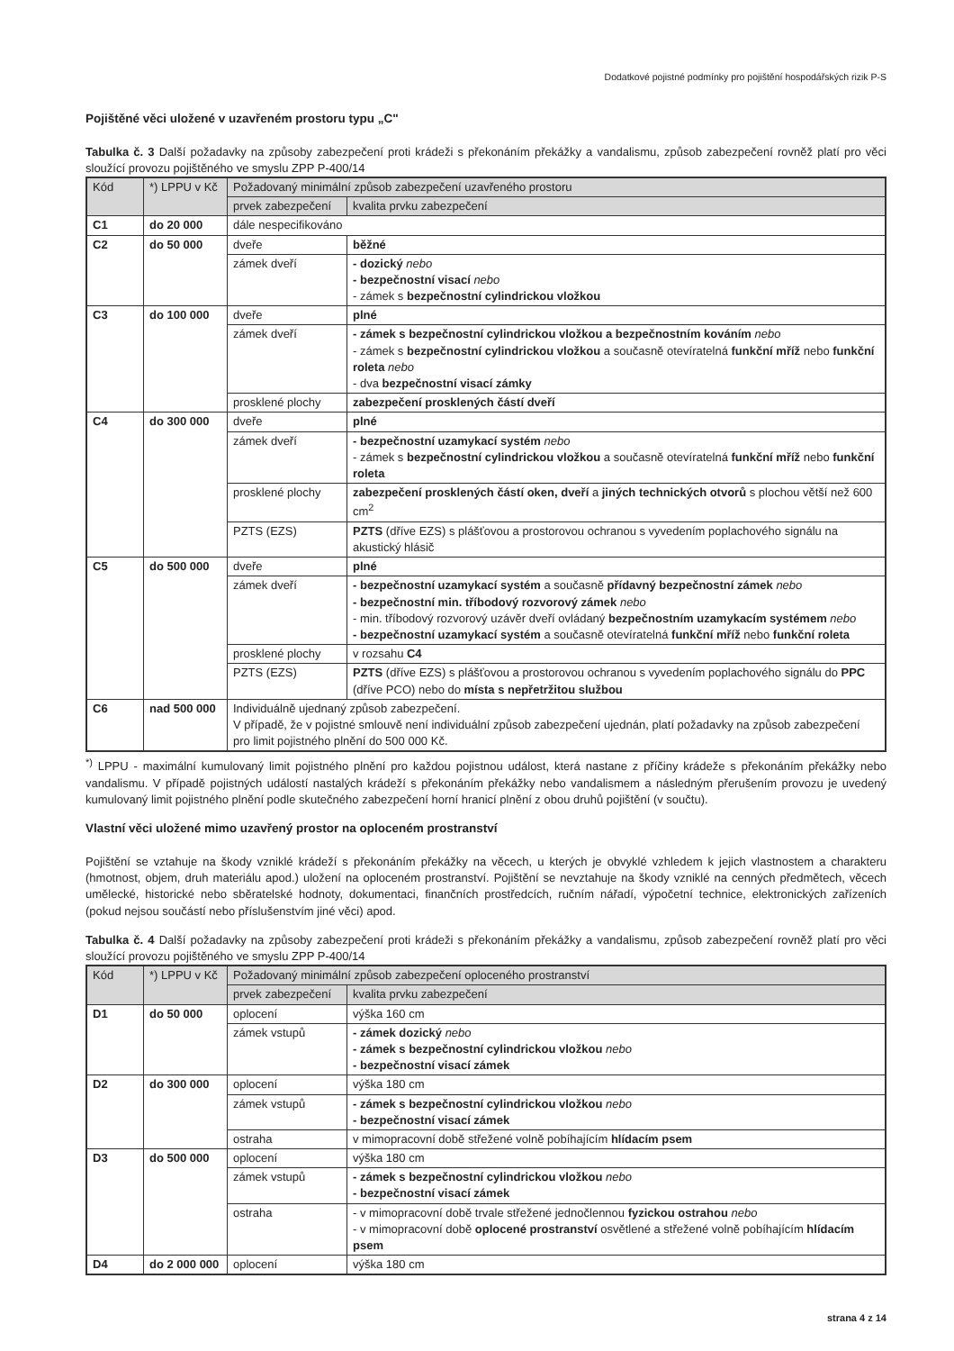Dodatkové pojistné podmínky pro pojištění hospodářských rizik P-S
Pojištěné věci uložené v uzavřeném prostoru typu „C"
Tabulka č. 3 Další požadavky na způsoby zabezpečení proti krádeži s překonáním překážky a vandalismu, způsob zabezpečení rovněž platí pro věci sloužící provozu pojištěného ve smyslu ZPP P-400/14
| Kód | *) LPPU v Kč | Požadovaný minimální způsob zabezpečení uzavřeného prostoru | |
| --- | --- | --- | --- |
| | | prvek zabezpečení | kvalita prvku zabezpečení |
| C1 | do 20 000 | dále nespecifikováno | |
| C2 | do 50 000 | dveře | běžné |
| | | zámek dveří | - dozický nebo - bezpečnostní visací nebo - zámek s bezpečnostní cylindrickou vložkou |
| C3 | do 100 000 | dveře | plné |
| | | zámek dveří | - zámek s bezpečnostní cylindrickou vložkou a bezpečnostním kováním nebo - zámek s bezpečnostní cylindrickou vložkou a současně otevíratelná funkční mříž nebo funkční roleta nebo - dva bezpečnostní visací zámky |
| | | prosklené plochy | zabezpečení prosklených částí dveří |
| C4 | do 300 000 | dveře | plné |
| | | zámek dveří | - bezpečnostní uzamykací systém nebo - zámek s bezpečnostní cylindrickou vložkou a současně otevíratelná funkční mříž nebo funkční roleta |
| | | prosklené plochy | zabezpečení prosklených částí oken, dveří a jiných technických otvorů s plochou větší než 600 cm<sup>2</sup> |
| | | PZTS (EZS) | PZTS (dříve EZS) s plášťovou a prostorovou ochranou s vyvedením poplachového signálu na akustický hlásič |
| C5 | do 500 000 | dveře | plné |
| | | zámek dveří | - bezpečnostní uzamykací systém a současně přídavný bezpečnostní zámek nebo - bezpečnostní min. tříbodový rozvorový zámek nebo - min. tříbodový rozvorový uzávěr dveří ovládaný bezpečnostním uzamykacím systémem nebo - bezpečnostní uzamykací systém a současně otevíratelná funkční mříž nebo funkční roleta |
| | | prosklené plochy | v rozsahu C4 |
| | | PZTS (EZS) | PZTS (dříve EZS) s plášťovou a prostorovou ochranou s vyvedením poplachového signálu do PPC (dříve PCO) nebo do místa s nepřetržitou službou |
| C6 | nad 500 000 | Individuálně ujednaný způsob zabezpečení. V případě, že v pojistné smlouvě není individuální způsob zabezpečení ujednán, platí požadavky na způsob zabezpečení pro limit pojistného plnění do 500 000 Kč. | |
<sup>*)</sup> LPPU - maximální kumulovaný limit pojistného plnění pro každou pojistnou událost, která nastane z příčiny krádeže s překonáním překážky nebo vandalismu. V případě pojistných událostí nastalých krádeží s překonáním překážky nebo vandalismem a následným přerušením provozu je uvedený kumulovaný limit pojistného plnění podle skutečného zabezpečení horní hranicí plnění z obou druhů pojištění (v součtu).
Vlastní věci uložené mimo uzavřený prostor na oploceném prostranství
Pojištění se vztahuje na škody vzniklé krádeží s překonáním překážky na věcech, u kterých je obvyklé vzhledem k jejich vlastnostem a charakteru (hmotnost, objem, druh materiálu apod.) uložení na oploceném prostranství. Pojištění se nevztahuje na škody vzniklé na cenných předmětech, věcech umělecké, historické nebo sběratelské hodnoty, dokumentaci, finančních prostředcích, ručním nářadí, výpočetní technice, elektronických zařízeních (pokud nejsou součástí nebo příslušenstvím jiné věci) apod.
Tabulka č. 4 Další požadavky na způsoby zabezpečení proti krádeži s překonáním překážky a vandalismu, způsob zabezpečení rovněž platí pro věci sloužící provozu pojištěného ve smyslu ZPP P-400/14
| Kód | *) LPPU v Kč | Požadovaný minimální způsob zabezpečení oploceného prostranství | |
| --- | --- | --- | --- |
| | | prvek zabezpečení | kvalita prvku zabezpečení |
| D1 | do 50 000 | oplocení | výška 160 cm |
| | | zámek vstupů | - zámek dozický nebo - zámek s bezpečnostní cylindrickou vložkou nebo - bezpečnostní visací zámek |
| D2 | do 300 000 | oplocení | výška 180 cm |
| | | zámek vstupů | - zámek s bezpečnostní cylindrickou vložkou nebo - bezpečnostní visací zámek |
| | | ostraha | v mimopracovní době střežené volně pobíhajícím hlídacím psem |
| D3 | do 500 000 | oplocení | výška 180 cm |
| | | zámek vstupů | - zámek s bezpečnostní cylindrickou vložkou nebo - bezpečnostní visací zámek |
| | | ostraha | - v mimopracovní době trvale střežené jednočlennou fyzickou ostrahou nebo - v mimopracovní době oplocené prostranství osvětlené a střežené volně pobíhajícím hlídacím psem |
| D4 | do 2 000 000 | oplocení | výška 180 cm |
strana 4 z 14